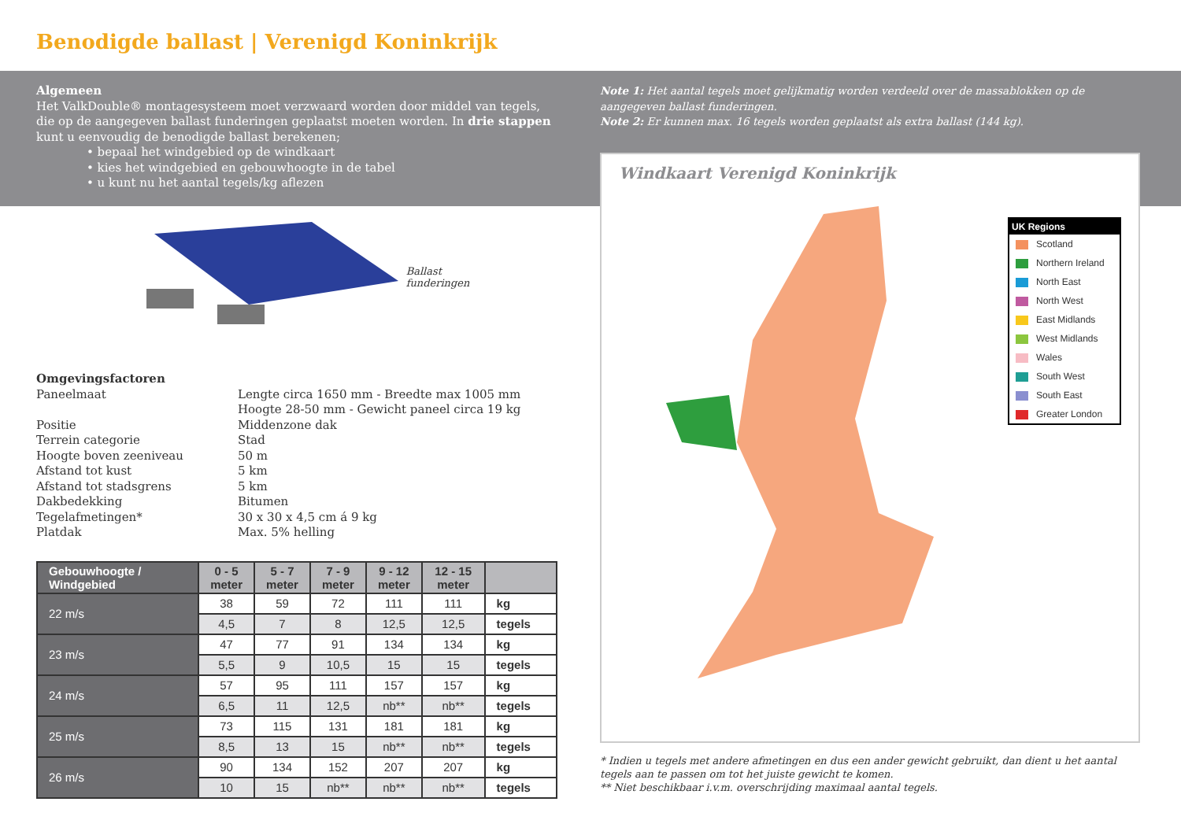Benodigde ballast | Verenigd Koninkrijk
Algemeen
Het ValkDouble® montagesysteem moet verzwaard worden door middel van tegels, die op de aangegeven ballast funderingen geplaatst moeten worden. In drie stappen kunt u eenvoudig de benodigde ballast berekenen;
• bepaal het windgebied op de windkaart
• kies het windgebied en gebouwhoogte in de tabel
• u kunt nu het aantal tegels/kg aflezen
Note 1: Het aantal tegels moet gelijkmatig worden verdeeld over de massablokken op de aangegeven ballast funderingen.
Note 2: Er kunnen max. 16 tegels worden geplaatst als extra ballast (144 kg).
Ballast
funderingen
Omgevingsfactoren
Paneelmaat Lengte circa 1650 mm - Breedte max 1005 mm
Hoogte 28-50 mm - Gewicht paneel circa 19 kg
Positie Middenzone dak
Terrein categorie Stad
Hoogte boven zeeniveau 50 m
Afstand tot kust 5 km
Afstand tot stadsgrens 5 km
Dakbedekking Bitumen
Tegelafmetingen* 30 x 30 x 4,5 cm á 9 kg
Platdak Max. 5% helling
| Gebouwhoogte / Windgebied | 0 - 5 meter | 5 - 7 meter | 7 - 9 meter | 9 - 12 meter | 12 - 15 meter | |
| --- | --- | --- | --- | --- | --- | --- |
| 22 m/s | 38 | 59 | 72 | 111 | 111 | kg |
| | 4,5 | 7 | 8 | 12,5 | 12,5 | tegels |
| 23 m/s | 47 | 77 | 91 | 134 | 134 | kg |
| | 5,5 | 9 | 10,5 | 15 | 15 | tegels |
| 24 m/s | 57 | 95 | 111 | 157 | 157 | kg |
| | 6,5 | 11 | 12,5 | nb** | nb** | tegels |
| 25 m/s | 73 | 115 | 131 | 181 | 181 | kg |
| | 8,5 | 13 | 15 | nb** | nb** | tegels |
| 26 m/s | 90 | 134 | 152 | 207 | 207 | kg |
| | 10 | 15 | nb** | nb** | nb** | tegels |
Windkaart Verenigd Koninkrijk
UK Regions
Scotland
Northern Ireland
North East
North West
East Midlands
West Midlands
Wales
South West
South East
Greater London
* Indien u tegels met andere afmetingen en dus een ander gewicht gebruikt, dan dient u het aantal tegels aan te passen om tot het juiste gewicht te komen.
** Niet beschikbaar i.v.m. overschrijding maximaal aantal tegels.